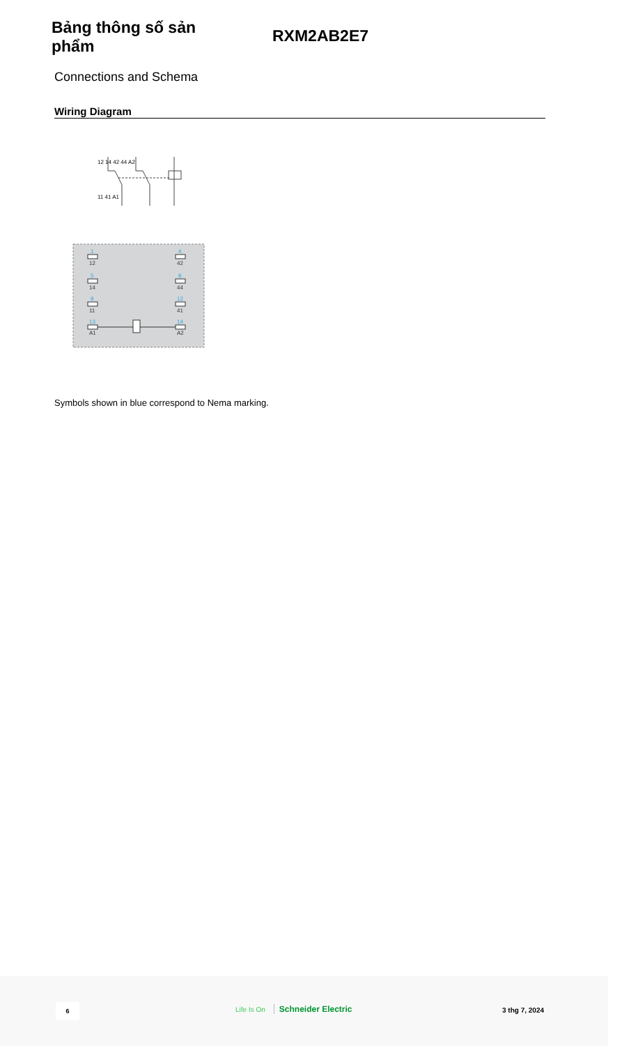Bảng thông số sản phẩm
RXM2AB2E7
Connections and Schema
Wiring Diagram
12 14 42 44 A2
11 41 A1
12
14
11
A1
42
44
41
A2
1
5
9
13
4
8
12
14
Symbols shown in blue correspond to Nema marking.
6 Life Is On Schneider Electric 3 thg 7, 2024